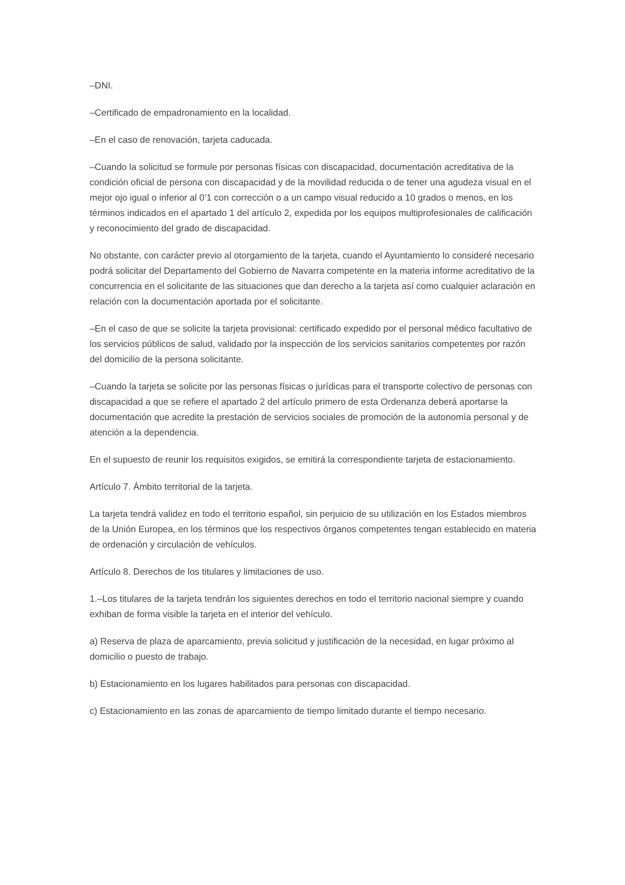–DNI.
–Certificado de empadronamiento en la localidad.
–En el caso de renovación, tarjeta caducada.
–Cuando la solicitud se formule por personas físicas con discapacidad, documentación acreditativa de la condición oficial de persona con discapacidad y de la movilidad reducida o de tener una agudeza visual en el mejor ojo igual o inferior al 0’1 con corrección o a un campo visual reducido a 10 grados o menos, en los términos indicados en el apartado 1 del artículo 2, expedida por los equipos multiprofesionales de calificación y reconocimiento del grado de discapacidad.
No obstante, con carácter previo al otorgamiento de la tarjeta, cuando el Ayuntamiento lo consideré necesario podrá solicitar del Departamento del Gobierno de Navarra competente en la materia informe acreditativo de la concurrencia en el solicitante de las situaciones que dan derecho a la tarjeta así como cualquier aclaración en relación con la documentación aportada por el solicitante.
–En el caso de que se solicite la tarjeta provisional: certificado expedido por el personal médico facultativo de los servicios públicos de salud, validado por la inspección de los servicios sanitarios competentes por razón del domicilio de la persona solicitante.
–Cuando la tarjeta se solicite por las personas físicas o jurídicas para el transporte colectivo de personas con discapacidad a que se refiere el apartado 2 del artículo primero de esta Ordenanza deberá aportarse la documentación que acredite la prestación de servicios sociales de promoción de la autonomía personal y de atención a la dependencia.
En el supuesto de reunir los requisitos exigidos, se emitirá la correspondiente tarjeta de estacionamiento.
Artículo 7. Ámbito territorial de la tarjeta.
La tarjeta tendrá validez en todo el territorio español, sin perjuicio de su utilización en los Estados miembros de la Unión Europea, en los términos que los respectivos órganos competentes tengan establecido en materia de ordenación y circulación de vehículos.
Artículo 8. Derechos de los titulares y limitaciones de uso.
1.–Los titulares de la tarjeta tendrán los siguientes derechos en todo el territorio nacional siempre y cuando exhiban de forma visible la tarjeta en el interior del vehículo.
a) Reserva de plaza de aparcamiento, previa solicitud y justificación de la necesidad, en lugar próximo al domicilio o puesto de trabajo.
b) Estacionamiento en los lugares habilitados para personas con discapacidad.
c) Estacionamiento en las zonas de aparcamiento de tiempo limitado durante el tiempo necesario.